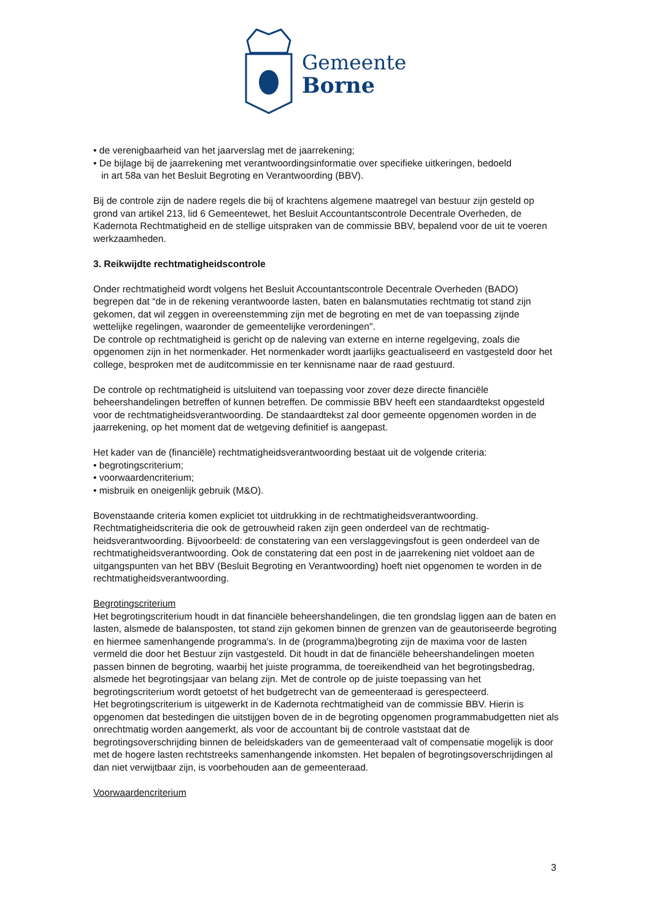Gemeente
Borne
• de verenigbaarheid van het jaarverslag met de jaarrekening;
• De bijlage bij de jaarrekening met verantwoordingsinformatie over specifieke uitkeringen, bedoeld
in art 58a van het Besluit Begroting en Verantwoording (BBV).
Bij de controle zijn de nadere regels die bij of krachtens algemene maatregel van bestuur zijn gesteld op grond van artikel 213, lid 6 Gemeentewet, het Besluit Accountantscontrole Decentrale Overheden, de Kadernota Rechtmatigheid en de stellige uitspraken van de commissie BBV, bepalend voor de uit te voeren werkzaamheden.
3. Reikwijdte rechtmatigheidscontrole
Onder rechtmatigheid wordt volgens het Besluit Accountantscontrole Decentrale Overheden (BADO) begrepen dat “de in de rekening verantwoorde lasten, baten en balansmutaties rechtmatig tot stand zijn gekomen, dat wil zeggen in overeenstemming zijn met de begroting en met de van toepassing zijnde wettelijke regelingen, waaronder de gemeentelijke verordeningen".
De controle op rechtmatigheid is gericht op de naleving van externe en interne regelgeving, zoals die opgenomen zijn in het normenkader. Het normenkader wordt jaarlijks geactualiseerd en vastgesteld door het college, besproken met de auditcommissie en ter kennisname naar de raad gestuurd.
De controle op rechtmatigheid is uitsluitend van toepassing voor zover deze directe financiële beheershandelingen betreffen of kunnen betreffen. De commissie BBV heeft een standaardtekst opgesteld voor de rechtmatigheidsverantwoording. De standaardtekst zal door gemeente opgenomen worden in de jaarrekening, op het moment dat de wetgeving definitief is aangepast.
Het kader van de (financiële) rechtmatigheidsverantwoording bestaat uit de volgende criteria:
• begrotingscriterium;
• voorwaardencriterium;
• misbruik en oneigenlijk gebruik (M&O).
Bovenstaande criteria komen expliciet tot uitdrukking in de rechtmatigheidsverantwoording. Rechtmatigheidscriteria die ook de getrouwheid raken zijn geen onderdeel van de rechtmatig-heidsverantwoording. Bijvoorbeeld: de constatering van een verslaggevingsfout is geen onderdeel van de rechtmatigheidsverantwoording. Ook de constatering dat een post in de jaarrekening niet voldoet aan de uitgangspunten van het BBV (Besluit Begroting en Verantwoording) hoeft niet opgenomen te worden in de rechtmatigheidsverantwoording.
Begrotingscriterium
Het begrotingscriterium houdt in dat financiële beheershandelingen, die ten grondslag liggen aan de baten en lasten, alsmede de balansposten, tot stand zijn gekomen binnen de grenzen van de geautoriseerde begroting en hiermee samenhangende programma's. In de (programma)begroting zijn de maxima voor de lasten vermeld die door het Bestuur zijn vastgesteld. Dit houdt in dat de financiële beheershandelingen moeten passen binnen de begroting, waarbij het juiste programma, de toereikendheid van het begrotingsbedrag, alsmede het begrotingsjaar van belang zijn. Met de controle op de juiste toepassing van het begrotingscriterium wordt getoetst of het budgetrecht van de gemeenteraad is gerespecteerd.
Het begrotingscriterium is uitgewerkt in de Kadernota rechtmatigheid van de commissie BBV. Hierin is opgenomen dat bestedingen die uitstijgen boven de in de begroting opgenomen programmabudgetten niet als onrechtmatig worden aangemerkt, als voor de accountant bij de controle vaststaat dat de begrotingsoverschrijding binnen de beleidskaders van de gemeenteraad valt of compensatie mogelijk is door met de hogere lasten rechtstreeks samenhangende inkomsten. Het bepalen of begrotingsoverschrijdingen al dan niet verwijtbaar zijn, is voorbehouden aan de gemeenteraad.
Voorwaardencriterium
3